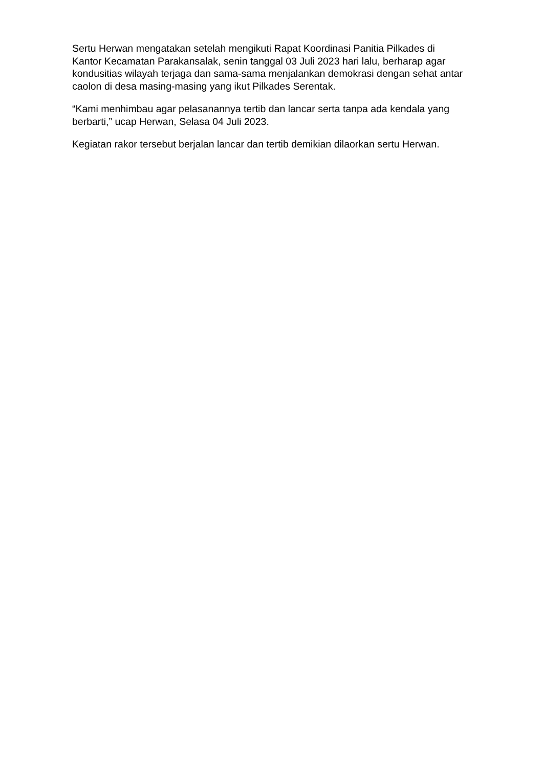Sertu Herwan mengatakan setelah mengikuti Rapat Koordinasi Panitia Pilkades di Kantor Kecamatan Parakansalak, senin tanggal 03 Juli 2023 hari lalu, berharap agar kondusitias wilayah terjaga dan sama-sama menjalankan demokrasi dengan sehat antar caolon di desa masing-masing yang ikut Pilkades Serentak.
“Kami menhimbau agar pelasanannya tertib dan lancar serta tanpa ada kendala yang berbarti,” ucap Herwan, Selasa 04 Juli 2023.
Kegiatan rakor tersebut berjalan lancar dan tertib demikian dilaorkan sertu Herwan.